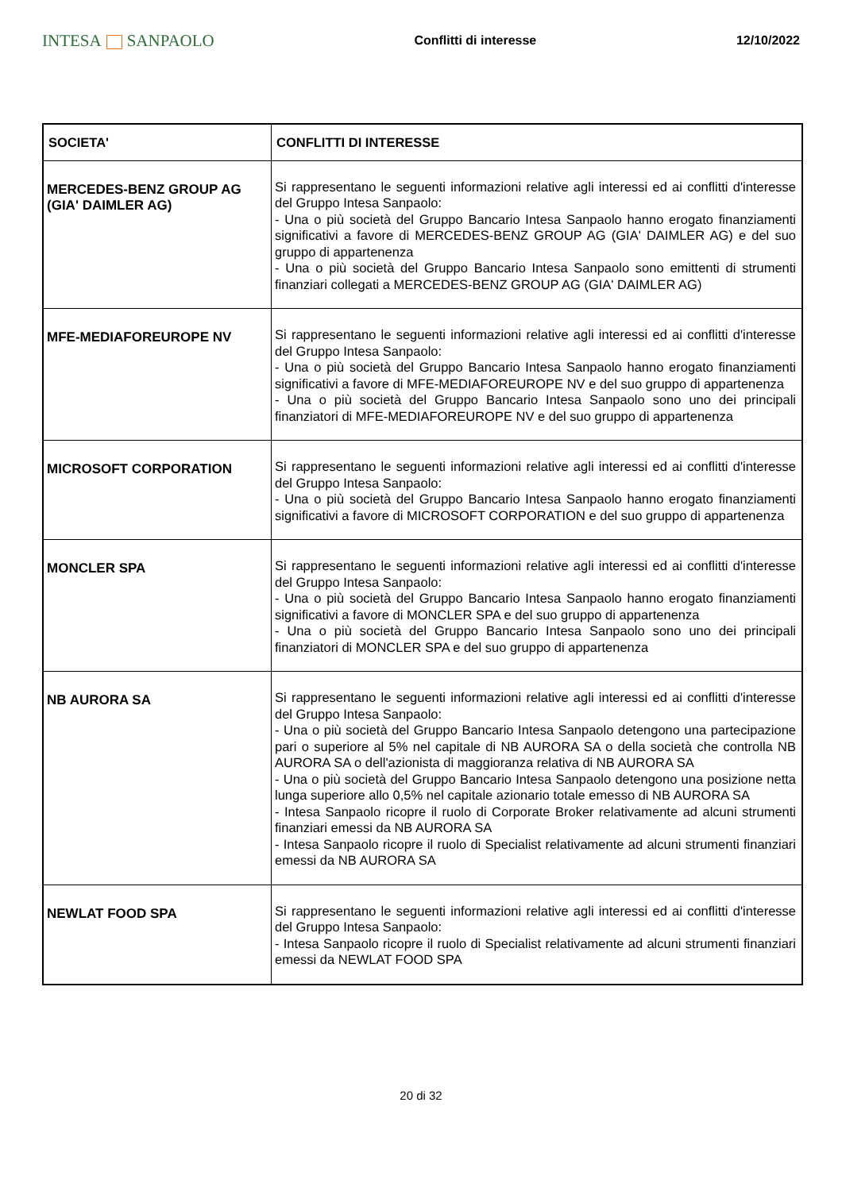INTESA SANPAOLO
Conflitti di interesse 12/10/2022
| SOCIETA' | CONFLITTI DI INTERESSE |
| --- | --- |
| MERCEDES-BENZ GROUP AG (GIA' DAIMLER AG) | Si rappresentano le seguenti informazioni relative agli interessi ed ai conflitti d'interesse del Gruppo Intesa Sanpaolo: - Una o più società del Gruppo Bancario Intesa Sanpaolo hanno erogato finanziamenti significativi a favore di MERCEDES-BENZ GROUP AG (GIA' DAIMLER AG) e del suo gruppo di appartenenza - Una o più società del Gruppo Bancario Intesa Sanpaolo sono emittenti di strumenti finanziari collegati a MERCEDES-BENZ GROUP AG (GIA' DAIMLER AG) |
| MFE-MEDIAFOREUROPE NV | Si rappresentano le seguenti informazioni relative agli interessi ed ai conflitti d'interesse del Gruppo Intesa Sanpaolo: - Una o più società del Gruppo Bancario Intesa Sanpaolo hanno erogato finanziamenti significativi a favore di MFE-MEDIAFOREUROPE NV e del suo gruppo di appartenenza - Una o più società del Gruppo Bancario Intesa Sanpaolo sono uno dei principali finanziatori di MFE-MEDIAFOREUROPE NV e del suo gruppo di appartenenza |
| MICROSOFT CORPORATION | Si rappresentano le seguenti informazioni relative agli interessi ed ai conflitti d'interesse del Gruppo Intesa Sanpaolo: - Una o più società del Gruppo Bancario Intesa Sanpaolo hanno erogato finanziamenti significativi a favore di MICROSOFT CORPORATION e del suo gruppo di appartenenza |
| MONCLER SPA | Si rappresentano le seguenti informazioni relative agli interessi ed ai conflitti d'interesse del Gruppo Intesa Sanpaolo: - Una o più società del Gruppo Bancario Intesa Sanpaolo hanno erogato finanziamenti significativi a favore di MONCLER SPA e del suo gruppo di appartenenza - Una o più società del Gruppo Bancario Intesa Sanpaolo sono uno dei principali finanziatori di MONCLER SPA e del suo gruppo di appartenenza |
| NB AURORA SA | Si rappresentano le seguenti informazioni relative agli interessi ed ai conflitti d'interesse del Gruppo Intesa Sanpaolo: - Una o più società del Gruppo Bancario Intesa Sanpaolo detengono una partecipazione pari o superiore al 5% nel capitale di NB AURORA SA o della società che controlla NB AURORA SA o dell'azionista di maggioranza relativa di NB AURORA SA - Una o più società del Gruppo Bancario Intesa Sanpaolo detengono una posizione netta lunga superiore allo 0,5% nel capitale azionario totale emesso di NB AURORA SA - Intesa Sanpaolo ricopre il ruolo di Corporate Broker relativamente ad alcuni strumenti finanziari emessi da NB AURORA SA - Intesa Sanpaolo ricopre il ruolo di Specialist relativamente ad alcuni strumenti finanziari emessi da NB AURORA SA |
| NEWLAT FOOD SPA | Si rappresentano le seguenti informazioni relative agli interessi ed ai conflitti d'interesse del Gruppo Intesa Sanpaolo: - Intesa Sanpaolo ricopre il ruolo di Specialist relativamente ad alcuni strumenti finanziari emessi da NEWLAT FOOD SPA |
20 di 32